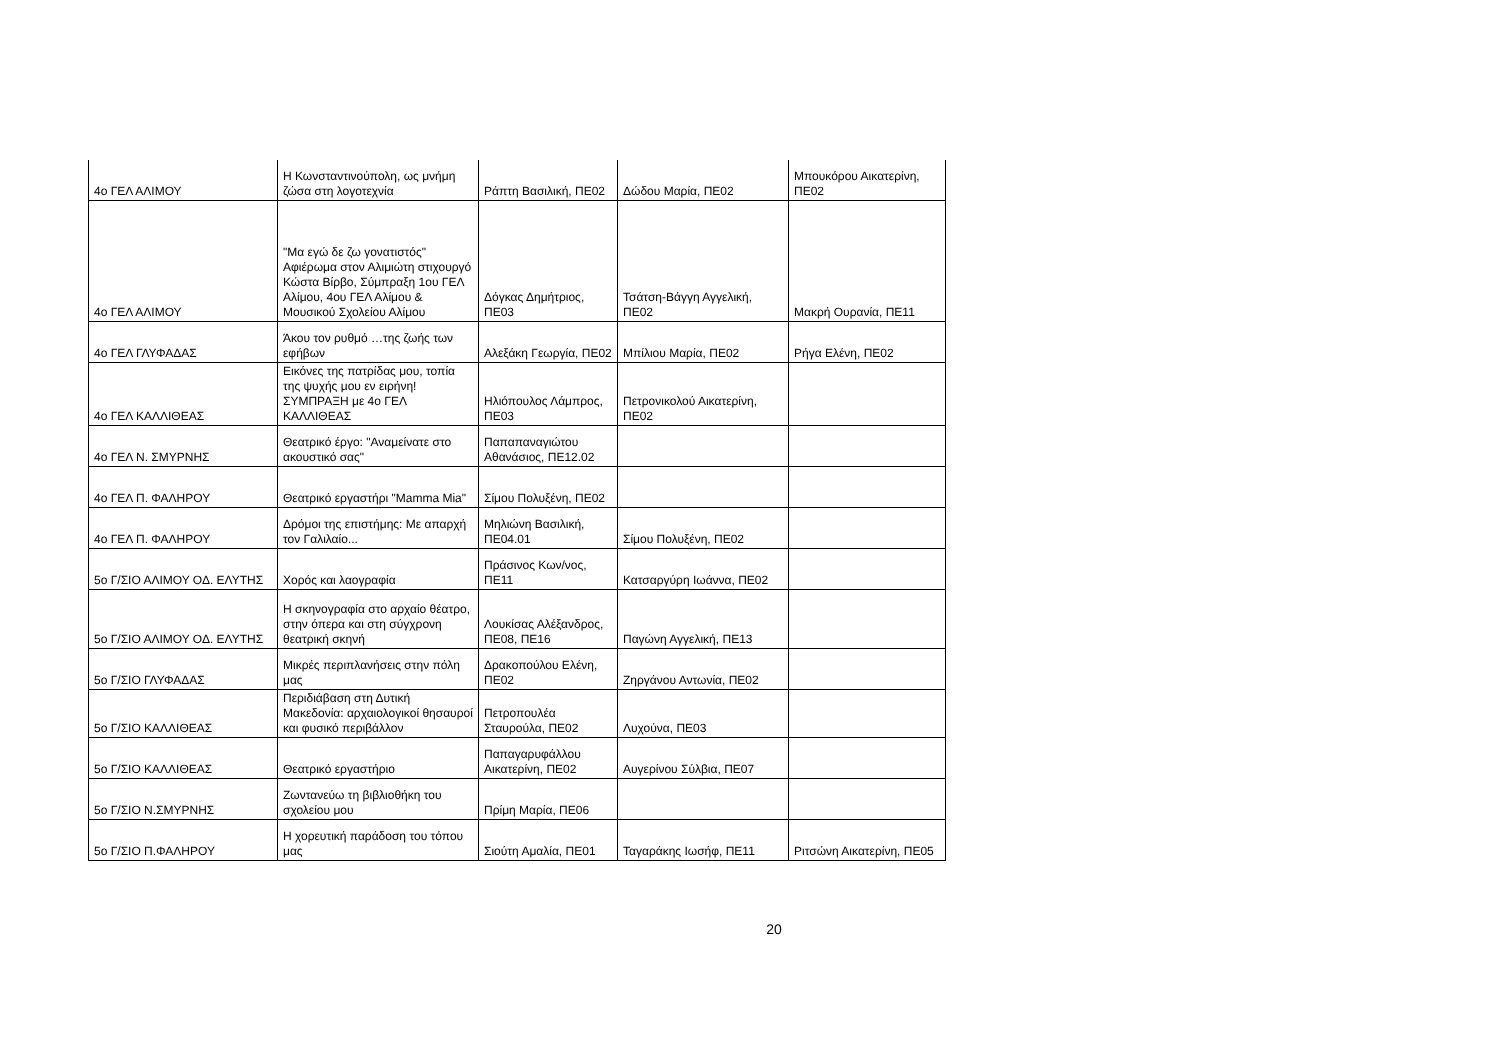| 4ο ΓΕΛ ΑΛΙΜΟΥ | Η Κωνσταντινούπολη, ως μνήμη ζώσα στη λογοτεχνία | Ράπτη Βασιλική, ΠΕ02 | Δώδου Μαρία, ΠΕ02 | Μπουκόρου Αικατερίνη, ΠΕ02 |
| 4ο ΓΕΛ ΑΛΙΜΟΥ | "Μα εγώ δε ζω γονατιστός" Αφιέρωμα στον Αλιμιώτη στιχουργό Κώστα Βίρβο, Σύμπραξη 1ου ΓΕΛ Αλίμου, 4ου ΓΕΛ Αλίμου & Μουσικού Σχολείου Αλίμου | Δόγκας Δημήτριος, ΠΕ03 | Τσάτση-Βάγγη Αγγελική, ΠΕ02 | Μακρή Ουρανία, ΠΕ11 |
| 4ο ΓΕΛ ΓΛΥΦΑΔΑΣ | Άκου τον ρυθμό …της ζωής των εφήβων | Αλεξάκη Γεωργία, ΠΕ02 | Μπίλιου Μαρία, ΠΕ02 | Ρήγα Ελένη, ΠΕ02 |
| 4ο ΓΕΛ ΚΑΛΛΙΘΕΑΣ | Εικόνες της πατρίδας μου, τοπία της ψυχής μου εν ειρήνη! ΣΥΜΠΡΑΞΗ με 4ο ΓΕΛ ΚΑΛΛΙΘΕΑΣ | Ηλιόπουλος Λάμπρος, ΠΕ03 | Πετρονικολού Αικατερίνη, ΠΕ02 | |
| 4ο ΓΕΛ Ν. ΣΜΥΡΝΗΣ | Θεατρικό έργο: "Αναμείνατε στο ακουστικό σας" | Παπαπαναγιώτου Αθανάσιος, ΠΕ12.02 | | |
| 4ο ΓΕΛ Π. ΦΑΛΗΡΟΥ | Θεατρικό εργαστήρι "Mamma Mia" | Σίμου Πολυξένη, ΠΕ02 | | |
| 4ο ΓΕΛ Π. ΦΑΛΗΡΟΥ | Δρόμοι της επιστήμης: Με απαρχή τον Γαλιλαίο... | Μηλιώνη Βασιλική, ΠΕ04.01 | Σίμου Πολυξένη, ΠΕ02 | |
| 5ο Γ/ΣΙΟ ΑΛΙΜΟΥ ΟΔ. ΕΛΥΤΗΣ | Χορός και λαογραφία | Πράσινος Κων/νος, ΠΕ11 | Κατσαργύρη Ιωάννα, ΠΕ02 | |
| 5ο Γ/ΣΙΟ ΑΛΙΜΟΥ ΟΔ. ΕΛΥΤΗΣ | Η σκηνογραφία στο αρχαίο θέατρο, στην όπερα και στη σύγχρονη θεατρική σκηνή | Λουκίσας Αλέξανδρος, ΠΕ08, ΠΕ16 | Παγώνη Αγγελική, ΠΕ13 | |
| 5ο Γ/ΣΙΟ ΓΛΥΦΑΔΑΣ | Μικρές περιπλανήσεις στην πόλη μας | Δρακοπούλου Ελένη, ΠΕ02 | Ζηργάνου Αντωνία, ΠΕ02 | |
| 5ο Γ/ΣΙΟ ΚΑΛΛΙΘΕΑΣ | Περιδιάβαση στη Δυτική Μακεδονία: αρχαιολογικοί θησαυροί και φυσικό περιβάλλον | Πετροπουλέα Σταυρούλα, ΠΕ02 | Λυχούνα, ΠΕ03 | |
| 5ο Γ/ΣΙΟ ΚΑΛΛΙΘΕΑΣ | Θεατρικό εργαστήριο | Παπαγαρυφάλλου Αικατερίνη, ΠΕ02 | Αυγερίνου Σύλβια, ΠΕ07 | |
| 5ο Γ/ΣΙΟ Ν.ΣΜΥΡΝΗΣ | Ζωντανεύω τη βιβλιοθήκη του σχολείου μου | Πρίμη Μαρία, ΠΕ06 | | |
| 5ο Γ/ΣΙΟ Π.ΦΑΛΗΡΟΥ | Η χορευτική παράδοση του τόπου μας | Σιούτη Αμαλία, ΠΕ01 | Ταγαράκης Ιωσήφ, ΠΕ11 | Ριτσώνη Αικατερίνη, ΠΕ05 |
20